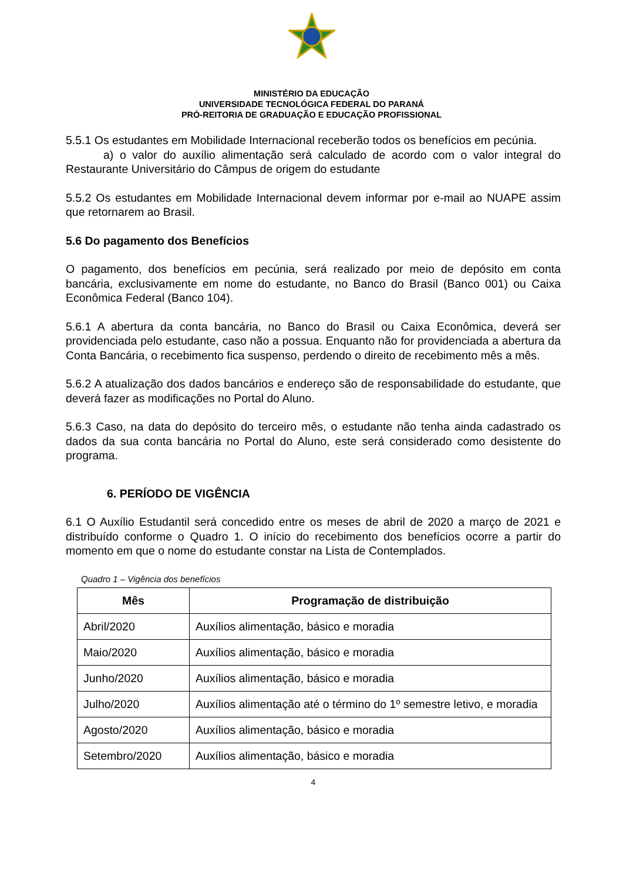MINISTÉRIO DA EDUCAÇÃO
UNIVERSIDADE TECNOLÓGICA FEDERAL DO PARANÁ
PRÓ-REITORIA DE GRADUAÇÃO E EDUCAÇÃO PROFISSIONAL
5.5.1 Os estudantes em Mobilidade Internacional receberão todos os benefícios em pecúnia.
a) o valor do auxílio alimentação será calculado de acordo com o valor integral do Restaurante Universitário do Câmpus de origem do estudante
5.5.2 Os estudantes em Mobilidade Internacional devem informar por e-mail ao NUAPE assim que retornarem ao Brasil.
5.6 Do pagamento dos Benefícios
O pagamento, dos benefícios em pecúnia, será realizado por meio de depósito em conta bancária, exclusivamente em nome do estudante, no Banco do Brasil (Banco 001) ou Caixa Econômica Federal (Banco 104).
5.6.1 A abertura da conta bancária, no Banco do Brasil ou Caixa Econômica, deverá ser providenciada pelo estudante, caso não a possua. Enquanto não for providenciada a abertura da Conta Bancária, o recebimento fica suspenso, perdendo o direito de recebimento mês a mês.
5.6.2 A atualização dos dados bancários e endereço são de responsabilidade do estudante, que deverá fazer as modificações no Portal do Aluno.
5.6.3 Caso, na data do depósito do terceiro mês, o estudante não tenha ainda cadastrado os dados da sua conta bancária no Portal do Aluno, este será considerado como desistente do programa.
6. PERÍODO DE VIGÊNCIA
6.1 O Auxílio Estudantil será concedido entre os meses de abril de 2020 a março de 2021 e distribuído conforme o Quadro 1. O início do recebimento dos benefícios ocorre a partir do momento em que o nome do estudante constar na Lista de Contemplados.
Quadro 1 – Vigência dos benefícios
| Mês | Programação de distribuição |
| --- | --- |
| Abril/2020 | Auxílios alimentação, básico e moradia |
| Maio/2020 | Auxílios alimentação, básico e moradia |
| Junho/2020 | Auxílios alimentação, básico e moradia |
| Julho/2020 | Auxílios alimentação até o término do 1º semestre letivo, e moradia |
| Agosto/2020 | Auxílios alimentação, básico e moradia |
| Setembro/2020 | Auxílios alimentação, básico e moradia |
4